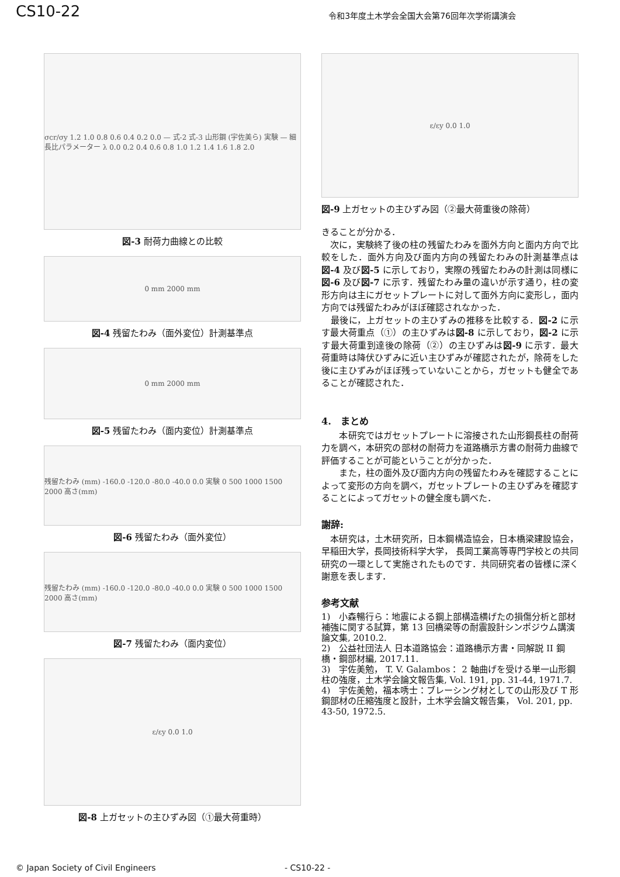CS10-22
令和3年度土木学会全国大会第76回年次学術講演会
σcr/σy 1.2 1.0 0.8 0.6 0.4 0.2 0.0 — 式-2 式-3 山形鋼 (宇佐美ら) 実験 — 細長比パラメーター λ 0.0 0.2 0.4 0.6 0.8 1.0 1.2 1.4 1.6 1.8 2.0
図-3 耐荷力曲線との比較
0 mm 2000 mm
図-4 残留たわみ（面外変位）計測基準点
0 mm 2000 mm
図-5 残留たわみ（面内変位）計測基準点
残留たわみ (mm) -160.0 -120.0 -80.0 -40.0 0.0 実験 0 500 1000 1500 2000 高さ(mm)
図-6 残留たわみ（面外変位）
残留たわみ (mm) -160.0 -120.0 -80.0 -40.0 0.0 実験 0 500 1000 1500 2000 高さ(mm)
図-7 残留たわみ（面内変位）
ε/εy 0.0 1.0
図-8 上ガセットの主ひずみ図（①最大荷重時）
ε/εy 0.0 1.0
図-9 上ガセットの主ひずみ図（②最大荷重後の除荷）
きることが分かる．
　次に，実験終了後の柱の残留たわみを面外方向と面内方向で比較をした．面外方向及び面内方向の残留たわみの計測基準点は図-4 及び図-5 に示しており，実際の残留たわみの計測は同様に図-6 及び図-7 に示す．残留たわみ量の違いが示す通り，柱の変形方向は主にガセットプレートに対して面外方向に変形し，面内方向では残留たわみがほぼ確認されなかった．
　最後に，上ガセットの主ひずみの推移を比較する．図-2 に示す最大荷重点（①）の主ひずみは図-8 に示しており，図-2 に示す最大荷重到達後の除荷（②）の主ひずみは図-9 に示す．最大荷重時は降伏ひずみに近い主ひずみが確認されたが，除荷をした後に主ひずみがほぼ残っていないことから，ガセットも健全であることが確認された．
4.　まとめ
　　本研究ではガセットプレートに溶接された山形鋼長柱の耐荷力を調べ，本研究の部材の耐荷力を道路橋示方書の耐荷力曲線で評価することが可能ということが分かった．
　　また，柱の面外及び面内方向の残留たわみを確認することによって変形の方向を調べ，ガセットプレートの主ひずみを確認することによってガセットの健全度も調べた．
謝辞:
　本研究は，土木研究所，日本鋼構造協会，日本橋梁建設協会，早稲田大学，長岡技術科学大学， 長岡工業高等専門学校との共同研究の一環として実施されたものです．共同研究者の皆様に深く謝意を表します．
参考文献
1)　小森暢行ら：地震による鋼上部構造横げたの損傷分析と部材補強に関する試算，第 13 回橋梁等の耐震設計シンポジウム講演論文集, 2010.2.
2)　公益社団法人 日本道路協会：道路橋示方書・同解説 II 鋼橋・鋼部材編, 2017.11.
3)　宇佐美勉， T. V. Galambos： 2 軸曲げを受ける単一山形鋼柱の強度，土木学会論文報告集, Vol. 191, pp. 31-44, 1971.7.
4)　宇佐美勉，福本唀士：ブレーシング材としての山形及び T 形鋼部材の圧縮強度と設計，土木学会論文報告集， Vol. 201, pp. 43-50, 1972.5.
© Japan Society of Civil Engineers - CS10-22 -